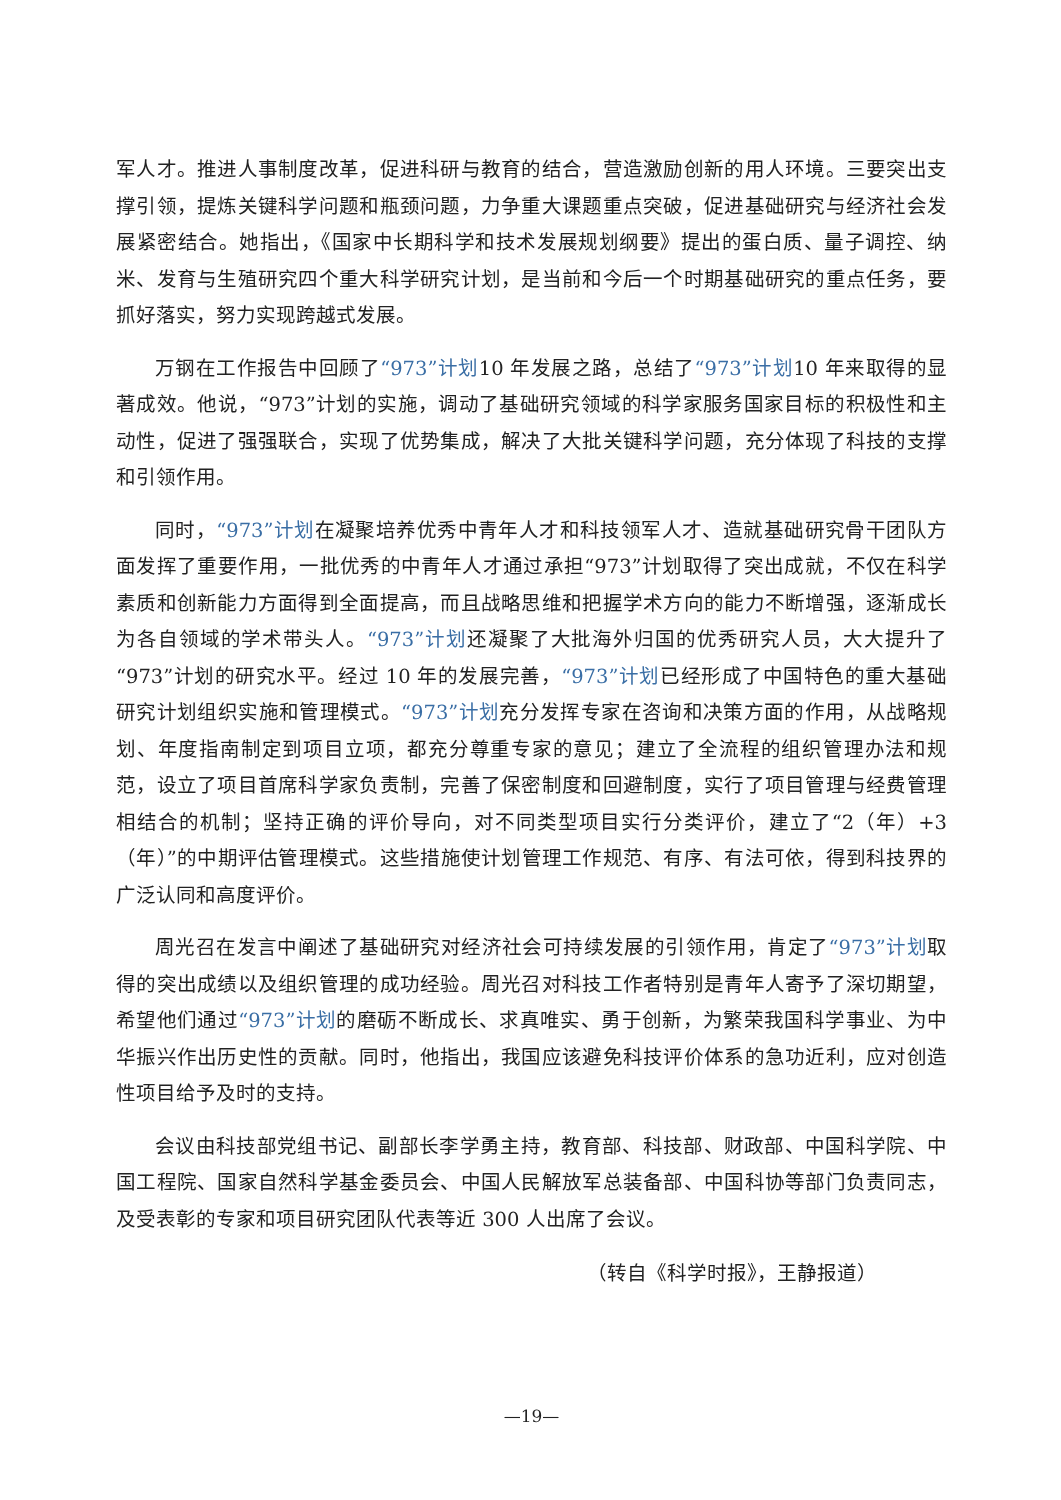军人才。推进人事制度改革，促进科研与教育的结合，营造激励创新的用人环境。三要突出支撑引领，提炼关键科学问题和瓶颈问题，力争重大课题重点突破，促进基础研究与经济社会发展紧密结合。她指出，《国家中长期科学和技术发展规划纲要》提出的蛋白质、量子调控、纳米、发育与生殖研究四个重大科学研究计划，是当前和今后一个时期基础研究的重点任务，要抓好落实，努力实现跨越式发展。
万钢在工作报告中回顾了“973”计划10 年发展之路，总结了“973”计划10 年来取得的显著成效。他说，“973”计划的实施，调动了基础研究领域的科学家服务国家目标的积极性和主动性，促进了强强联合，实现了优势集成，解决了大批关键科学问题，充分体现了科技的支撑和引领作用。
同时，“973”计划在凝聚培养优秀中青年人才和科技领军人才、造就基础研究骨干团队方面发挥了重要作用，一批优秀的中青年人才通过承担“973”计划取得了突出成就，不仅在科学素质和创新能力方面得到全面提高，而且战略思维和把握学术方向的能力不断增强，逐渐成长为各自领域的学术带头人。“973”计划还凝聚了大批海外归国的优秀研究人员，大大提升了“973”计划的研究水平。经过 10 年的发展完善，“973”计划已经形成了中国特色的重大基础研究计划组织实施和管理模式。“973”计划充分发挥专家在咨询和决策方面的作用，从战略规划、年度指南制定到项目立项，都充分尊重专家的意见；建立了全流程的组织管理办法和规范，设立了项目首席科学家负责制，完善了保密制度和回避制度，实行了项目管理与经费管理相结合的机制；坚持正确的评价导向，对不同类型项目实行分类评价，建立了“2（年）+3（年）”的中期评估管理模式。这些措施使计划管理工作规范、有序、有法可依，得到科技界的广泛认同和高度评价。
周光召在发言中阐述了基础研究对经济社会可持续发展的引领作用，肯定了“973”计划取得的突出成绩以及组织管理的成功经验。周光召对科技工作者特别是青年人寄予了深切期望，希望他们通过“973”计划的磨砺不断成长、求真唯实、勇于创新，为繁荣我国科学事业、为中华振兴作出历史性的贡献。同时，他指出，我国应该避免科技评价体系的急功近利，应对创造性项目给予及时的支持。
会议由科技部党组书记、副部长李学勇主持，教育部、科技部、财政部、中国科学院、中国工程院、国家自然科学基金委员会、中国人民解放军总装备部、中国科协等部门负责同志，及受表彰的专家和项目研究团队代表等近 300 人出席了会议。
（转自《科学时报》，王静报道）
—19—